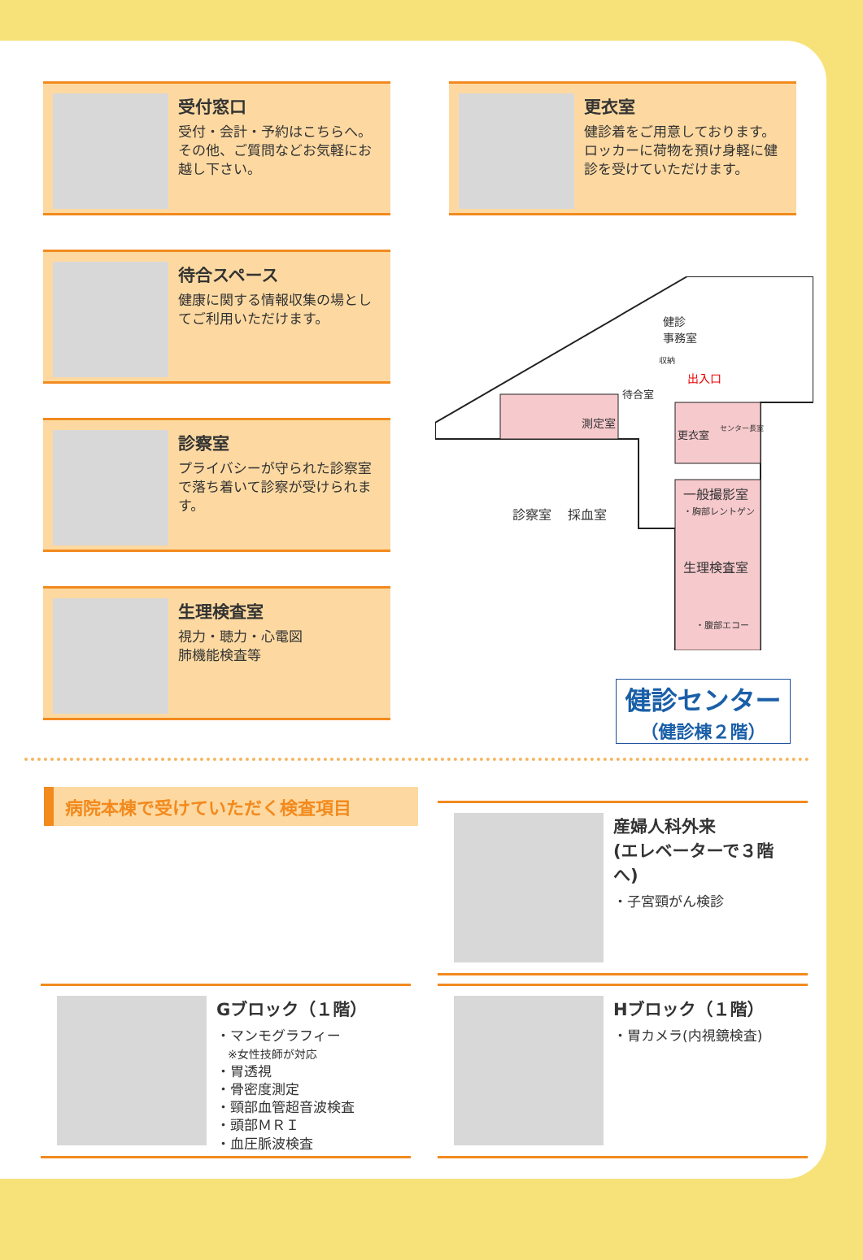受付窓口
受付・会計・予約はこちらへ。その他、ご質問などお気軽にお越し下さい。
待合スペース
健康に関する情報収集の場としてご利用いただけます。
診察室
プライバシーが守られた診察室で落ち着いて診察が受けられます。
生理検査室
視力・聴力・心電図
肺機能検査等
更衣室
健診着をご用意しております。ロッカーに荷物を預け身軽に健診を受けていただけます。
健診
事務室
収納
出入口
待合室
測定室
更衣室 センター長室
一般撮影室
・胸部レントゲン
診察室 採血室
生理検査室
・腹部エコー
健診センター
（健診棟２階）
病院本棟で受けていただく検査項目
産婦人科外来
(エレベーターで３階へ)
・子宮頸がん検診
Gブロック（１階）
・マンモグラフィー
　※女性技師が対応
・胃透視
・骨密度測定
・頸部血管超音波検査
・頭部ＭＲＩ
・血圧脈波検査
Hブロック（１階）
・胃カメラ(内視鏡検査)